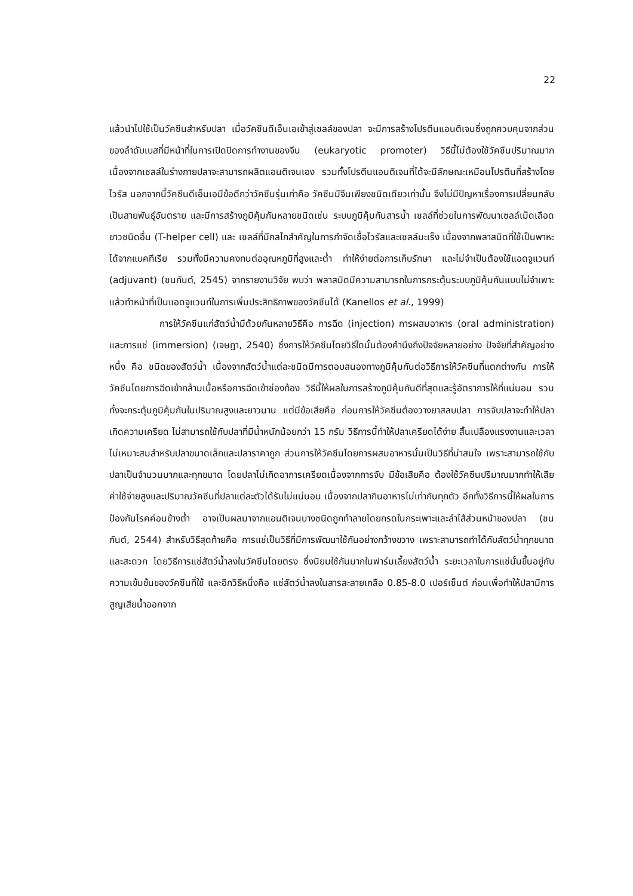22
แล้วนำไปใช้เป็นวัคซีนสำหรับปลา เมื่อวัคซีนดีเอ็นเอเข้าสู่เซลล์ของปลา จะมีการสร้างโปรตีนแอนติเจนซึ่งถูกควบคุมจากส่วนของลำดับเบสที่มีหน้าที่ในการเปิดปิดการทำงานของจีน (eukaryotic promoter) วิธีนี้ไม่ต้องใช้วัคซีนปริมาณมาก เนื่องจากเซลล์ในร่างกายปลาจะสามารถผลิตแอนติเจนเอง รวมทั้งโปรตีนแอนติเจนที่ได้จะมีลักษณะเหมือนโปรตีนที่สร้างโดยไวรัส นอกจากนี้วัคซีนดีเอ็นเอมีข้อดีกว่าวัคซีนรุ่นเก่าคือ วัคซีนมีจีนเพียงชนิดเดียวเท่านั้น จึงไม่มีปัญหาเรื่องการเปลี่ยนกลับเป็นสายพันธุ์อันตราย และมีการสร้างภูมิคุ้มกันหลายชนิดเช่น ระบบภูมิคุ้มกันสารน้ำ เซลล์ที่ช่วยในการพัฒนาเซลล์เม็ดเลือดขาวชนิดอื่น (T-helper cell) และ เซลล์ที่มีกลไกสำคัญในการกำจัดเชื้อไวรัสและเซลล์มะเร็ง เนื่องจากพลาสมิดที่ใช้เป็นพาหะได้จากแบคทีเรีย รวมทั้งมีความคงทนต่ออุณหภูมิที่สูงและต่ำ ทำให้ง่ายต่อการเก็บรักษา และไม่จำเป็นต้องใช้แอดจูแวนท์ (adjuvant) (ชนกันต์, 2545) จากรายงานวิจัย พบว่า พลาสมิดมีความสามารถในการกระตุ้นระบบภูมิคุ้มกันแบบไม่จำเพาะ แล้วทำหน้าที่เป็นแอดจูแวนท์ในการเพิ่มประสิทธิภาพของวัคซีนได้ (Kanellos et al., 1999)
การให้วัคซีนแก่สัตว์น้ำมีด้วยกันหลายวิธีคือ การฉีด (injection) การผสมอาหาร (oral administration) และการแช่ (immersion) (เจษฎา, 2540) ซึ่งการให้วัคซีนโดยวิธีใดนั้นต้องคำนึงถึงปัจจัยหลายอย่าง ปัจจัยที่สำคัญอย่างหนึ่ง คือ ชนิดของสัตว์น้ำ เนื่องจากสัตว์น้ำแต่ละชนิดมีการตอบสนองทางภูมิคุ้มกันต่อวิธีการให้วัคซีนที่แตกต่างกัน การให้วัคซีนโดยการฉีดเข้ากล้ามเนื้อหรือการฉีดเข้าช่องท้อง วิธีนี้ให้ผลในการสร้างภูมิคุ้มกันดีที่สุดและรู้อัตราการให้ที่แน่นอน รวมทั้งจะกระตุ้นภูมิคุ้มกันในปริมาณสูงและยาวนาน แต่มีข้อเสียคือ ก่อนการให้วัคซีนต้องวางยาสลบปลา การจับปลาจะทำให้ปลาเกิดความเครียด ไม่สามารถใช้กับปลาที่มีน้ำหนักน้อยกว่า 15 กรัม วิธีการนี้ทำให้ปลาเครียดได้ง่าย สิ้นเปลืองแรงงานและเวลา ไม่เหมาะสมสำหรับปลาขนาดเล็กและปลาราคาถูก ส่วนการให้วัคซีนโดยการผสมอาหารนั้นเป็นวิธีที่น่าสนใจ เพราะสามารถใช้กับปลาเป็นจำนวนมากและทุกขนาด โดยปลาไม่เกิดอาการเครียดเนื่องจากการจับ มีข้อเสียคือ ต้องใช้วัคซีนปริมาณมากทำให้เสียค่าใช้จ่ายสูงและปริมาณวัคซีนที่ปลาแต่ละตัวได้รับไม่แน่นอน เนื่องจากปลากินอาหารไม่เท่ากันทุกตัว อีกทั้งวิธีการนี้ให้ผลในการป้องกันโรคค่อนข้างต่ำ อาจเป็นผลมาจากแอนติเจนบางชนิดถูกทำลายโดยกรดในกระเพาะและลำไส้ส่วนหน้าของปลา (ชนกันต์, 2544) สำหรับวิธีสุดท้ายคือ การแช่เป็นวิธีที่มีการพัฒนาใช้กันอย่างกว้างขวาง เพราะสามารถทำได้กับสัตว์น้ำทุกขนาดและสะดวก โดยวิธีการแช่สัตว์น้ำลงในวัคซีนโดยตรง ซึ่งนิยมใช้กันมากในฟาร์มเลี้ยงสัตว์น้ำ ระยะเวลาในการแช่นั้นขึ้นอยู่กับความเข้มข้นของวัคซีนที่ใช้ และอีกวิธีหนึ่งคือ แช่สัตว์น้ำลงในสารละลายเกลือ 0.85-8.0 เปอร์เซ็นต์ ก่อนเพื่อทำให้ปลามีการสูญเสียน้ำออกจาก